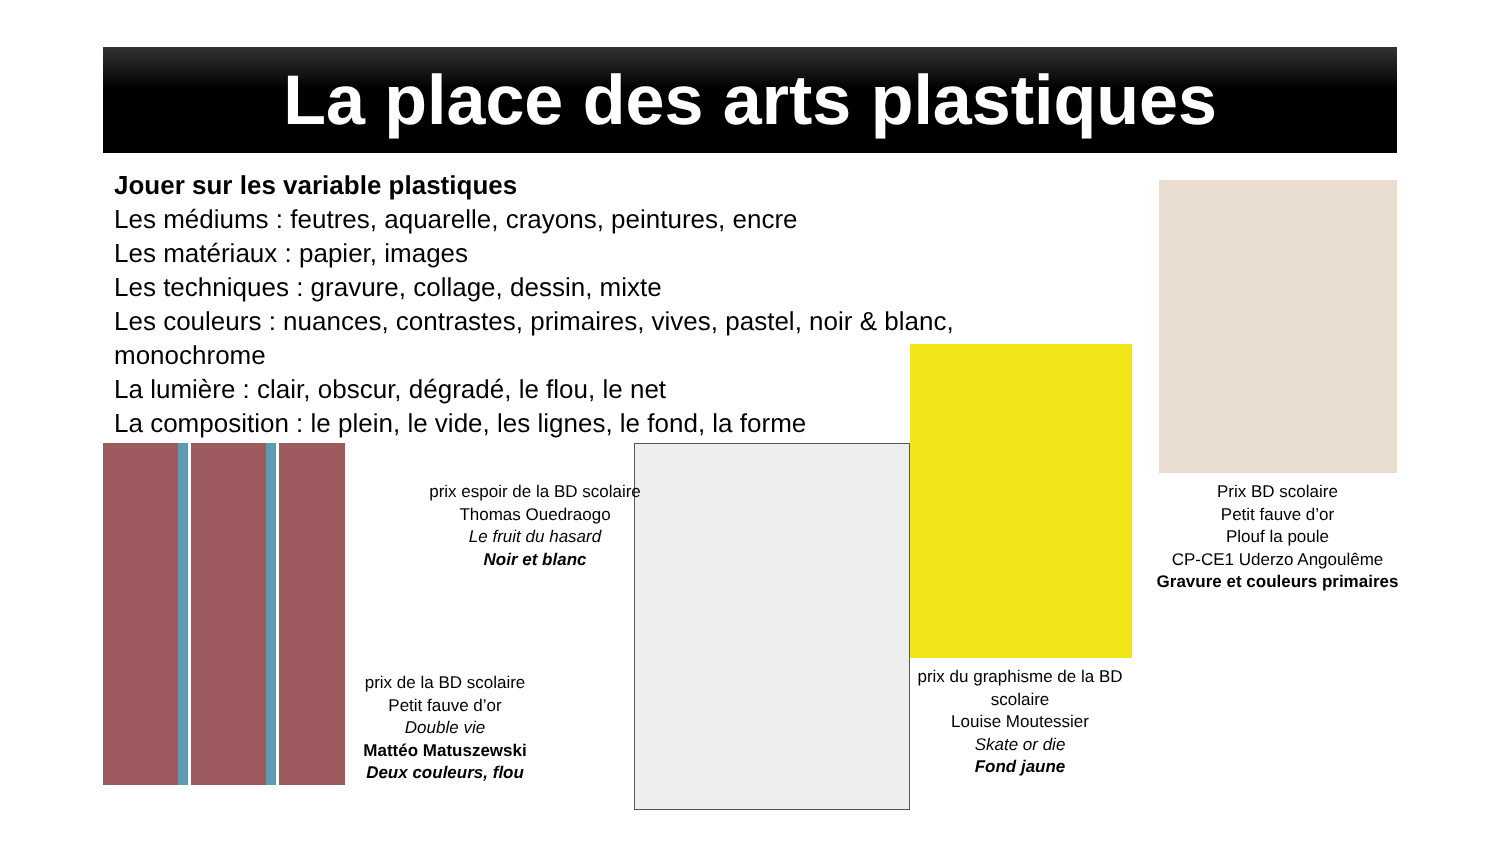La place des arts plastiques
Jouer sur les variable plastiques
Les médiums : feutres, aquarelle, crayons, peintures, encre
Les matériaux : papier, images
Les techniques : gravure, collage, dessin, mixte
Les couleurs : nuances, contrastes, primaires, vives, pastel, noir & blanc, monochrome
La lumière : clair, obscur, dégradé, le flou, le net
La composition : le plein, le vide, les lignes, le fond, la forme
prix espoir de la BD scolaire
Thomas Ouedraogo
Le fruit du hasard
Noir et blanc
prix de la BD scolaire
Petit fauve d’or
Double vie
Mattéo Matuszewski
Deux couleurs, flou
prix du graphisme de la BD scolaire
Louise Moutessier
Skate or die
Fond jaune
Prix BD scolaire
Petit fauve d’or
Plouf la poule
CP-CE1 Uderzo Angoulême
Gravure et couleurs primaires